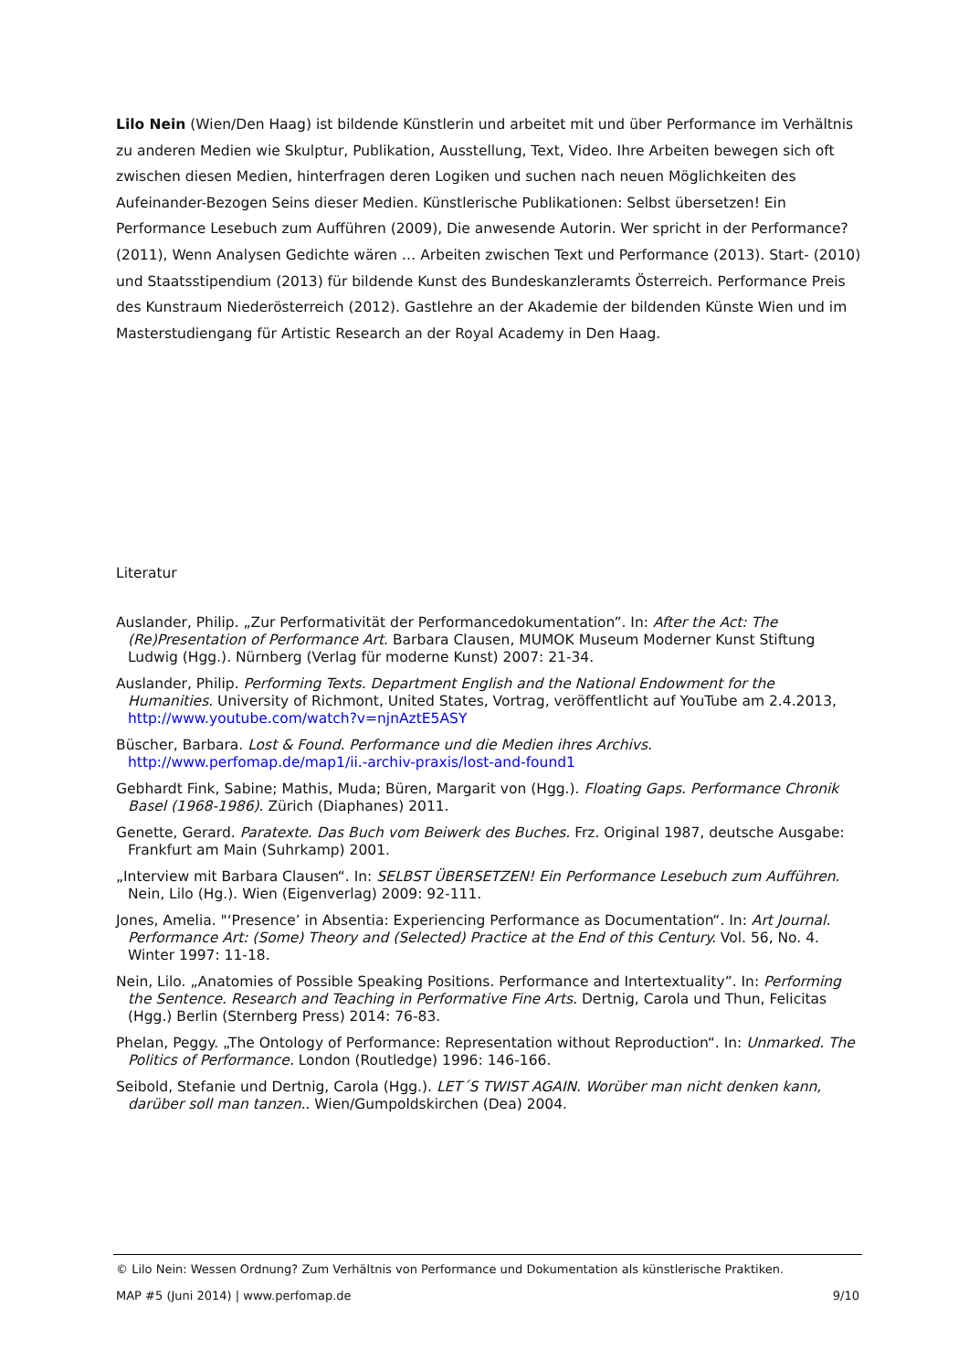Lilo Nein (Wien/Den Haag) ist bildende Künstlerin und arbeitet mit und über Performance im Verhältnis zu anderen Medien wie Skulptur, Publikation, Ausstellung, Text, Video. Ihre Arbeiten bewegen sich oft zwischen diesen Medien, hinterfragen deren Logiken und suchen nach neuen Möglichkeiten des Aufeinander-Bezogen Seins dieser Medien. Künstlerische Publikationen: Selbst übersetzen! Ein Performance Lesebuch zum Aufführen (2009), Die anwesende Autorin. Wer spricht in der Performance? (2011), Wenn Analysen Gedichte wären … Arbeiten zwischen Text und Performance (2013). Start- (2010) und Staatsstipendium (2013) für bildende Kunst des Bundeskanzleramts Österreich. Performance Preis des Kunstraum Niederösterreich (2012). Gastlehre an der Akademie der bildenden Künste Wien und im Masterstudiengang für Artistic Research an der Royal Academy in Den Haag.
Literatur
Auslander, Philip. „Zur Performativität der Performancedokumentation”. In: After the Act: The (Re)Presentation of Performance Art. Barbara Clausen, MUMOK Museum Moderner Kunst Stiftung Ludwig (Hgg.). Nürnberg (Verlag für moderne Kunst) 2007: 21-34.
Auslander, Philip. Performing Texts. Department English and the National Endowment for the Humanities. University of Richmont, United States, Vortrag, veröffentlicht auf YouTube am 2.4.2013, http://www.youtube.com/watch?v=njnAztE5ASY
Büscher, Barbara. Lost & Found. Performance und die Medien ihres Archivs. http://www.perfomap.de/map1/ii.-archiv-praxis/lost-and-found1
Gebhardt Fink, Sabine; Mathis, Muda; Büren, Margarit von (Hgg.). Floating Gaps. Performance Chronik Basel (1968-1986). Zürich (Diaphanes) 2011.
Genette, Gerard. Paratexte. Das Buch vom Beiwerk des Buches. Frz. Original 1987, deutsche Ausgabe: Frankfurt am Main (Suhrkamp) 2001.
„Interview mit Barbara Clausen“. In: SELBST ÜBERSETZEN! Ein Performance Lesebuch zum Aufführen. Nein, Lilo (Hg.). Wien (Eigenverlag) 2009: 92-111.
Jones, Amelia. "‘Presence’ in Absentia: Experiencing Performance as Documentation“. In: Art Journal. Performance Art: (Some) Theory and (Selected) Practice at the End of this Century. Vol. 56, No. 4. Winter 1997: 11-18.
Nein, Lilo. „Anatomies of Possible Speaking Positions. Performance and Intertextuality”. In: Performing the Sentence. Research and Teaching in Performative Fine Arts. Dertnig, Carola und Thun, Felicitas (Hgg.) Berlin (Sternberg Press) 2014: 76-83.
Phelan, Peggy. „The Ontology of Performance: Representation without Reproduction“. In: Unmarked. The Politics of Performance. London (Routledge) 1996: 146-166.
Seibold, Stefanie und Dertnig, Carola (Hgg.). LET´S TWIST AGAIN. Worüber man nicht denken kann, darüber soll man tanzen.. Wien/Gumpoldskirchen (Dea) 2004.
© Lilo Nein: Wessen Ordnung? Zum Verhältnis von Performance und Dokumentation als künstlerische Praktiken.
MAP #5 (Juni 2014) | www.perfomap.de 9/10